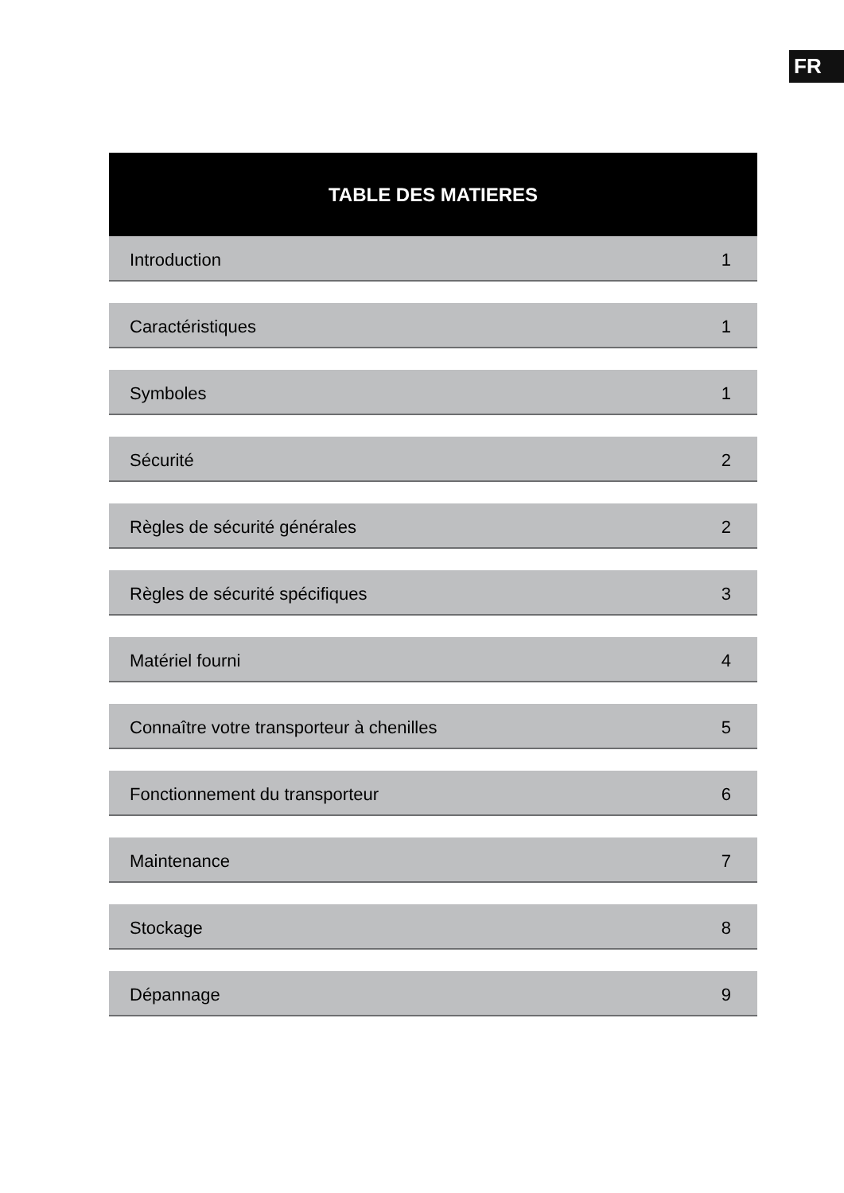FR
TABLE DES MATIERES
Introduction 1
Caractéristiques 1
Symboles 1
Sécurité 2
Règles de sécurité générales 2
Règles de sécurité spécifiques 3
Matériel fourni 4
Connaître votre transporteur à chenilles 5
Fonctionnement du transporteur 6
Maintenance 7
Stockage 8
Dépannage 9